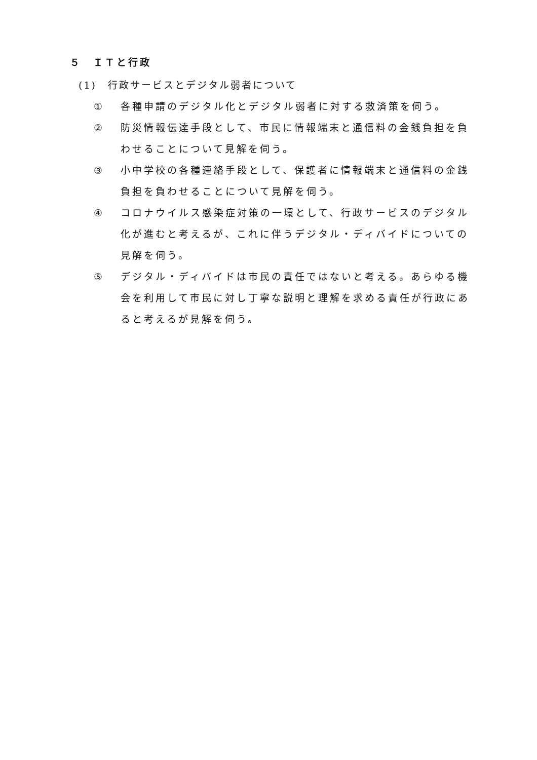５　ＩＴと行政
(1)　行政サービスとデジタル弱者について
① 各種申請のデジタル化とデジタル弱者に対する救済策を伺う。
② 防災情報伝達手段として、市民に情報端末と通信料の金銭負担を負わせることについて見解を伺う。
③ 小中学校の各種連絡手段として、保護者に情報端末と通信料の金銭負担を負わせることについて見解を伺う。
④ コロナウイルス感染症対策の一環として、行政サービスのデジタル化が進むと考えるが、これに伴うデジタル・ディバイドについての見解を伺う。
⑤ デジタル・ディバイドは市民の責任ではないと考える。あらゆる機会を利用して市民に対し丁寧な説明と理解を求める責任が行政にあると考えるが見解を伺う。